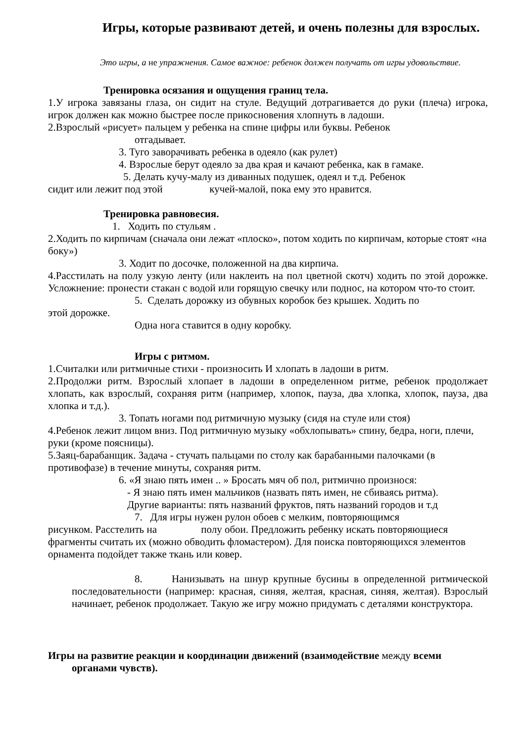Игры, которые развивают детей, и очень полезны для взрослых.
Это игры, а не упражнения. Самое важное: ребенок должен получать от игры удовольствие.
Тренировка осязания и ощущения границ тела.
1.У игрока завязаны глаза, он сидит на стуле. Ведущий дотрагивается до руки (плеча) игрока, игрок должен как можно быстрее после прикосновения хлопнуть в ладоши.
2.Взрослый «рисует» пальцем у ребенка на спине цифры или буквы. Ребенок
отгадывает.
3. Туго заворачивать ребенка в одеяло (как рулет)
4. Взрослые берут одеяло за два края и качают ребенка, как в гамаке.
5. Делать кучу-малу из диванных подушек, одеял и т.д. Ребенок
сидит или лежит под этой кучей-малой, пока ему это нравится.
Тренировка равновесия.
1. Ходить по стульям .
2.Ходить по кирпичам (сначала они лежат «плоско», потом ходить по кирпичам, которые стоят «на боку»)
3. Ходит по досочке, положенной на два кирпича.
4.Расстилать на полу узкую ленту (или наклеить на пол цветной скотч) ходить по этой дорожке. Усложнение: пронести стакан с водой или горящую свечку или поднос, на котором что-то стоит.
5. Сделать дорожку из обувных коробок без крышек. Ходить по
этой дорожке.
Одна нога ставится в одну коробку.
Игры с ритмом.
1.Считалки или ритмичные стихи - произносить И хлопать в ладоши в ритм.
2.Продолжи ритм. Взрослый хлопает в ладоши в определенном ритме, ребенок продолжает хлопать, как взрослый, сохраняя ритм (например, хлопок, пауза, два хлопка, хлопок, пауза, два хлопка и т.д.).
3. Топать ногами под ритмичную музыку (сидя на стуле или стоя)
4.Ребенок лежит лицом вниз. Под ритмичную музыку «обхлопывать» спину, бедра, ноги, плечи, руки (кроме поясницы).
5.Заяц-барабанщик. Задача - стучать пальцами по столу как барабанными палочками (в противофазе) в течение минуты, сохраняя ритм.
6. «Я знаю пять имен .. » Бросать мяч об пол, ритмично произнося:
- Я знаю пять имен мальчиков (назвать пять имен, не сбиваясь ритма).
Другие варианты: пять названий фруктов, пять названий городов и т.д
7. Для игры нужен рулон обоев с мелким, повторяющимся
рисунком. Расстелить на полу обои. Предложить ребенку искать повторяющиеся фрагменты считать их (можно обводить фломастером). Для поиска повторяющихся элементов орнамента подойдет также ткань или ковер.
8. Нанизывать на шнур крупные бусины в определенной ритмической последовательности (например: красная, синяя, желтая, красная, синяя, желтая). Взрослый начинает, ребенок продолжает. Такую же игру можно придумать с деталями конструктора.
Игры на развитие реакции и координации движений (взаимодействие между всеми органами чувств).